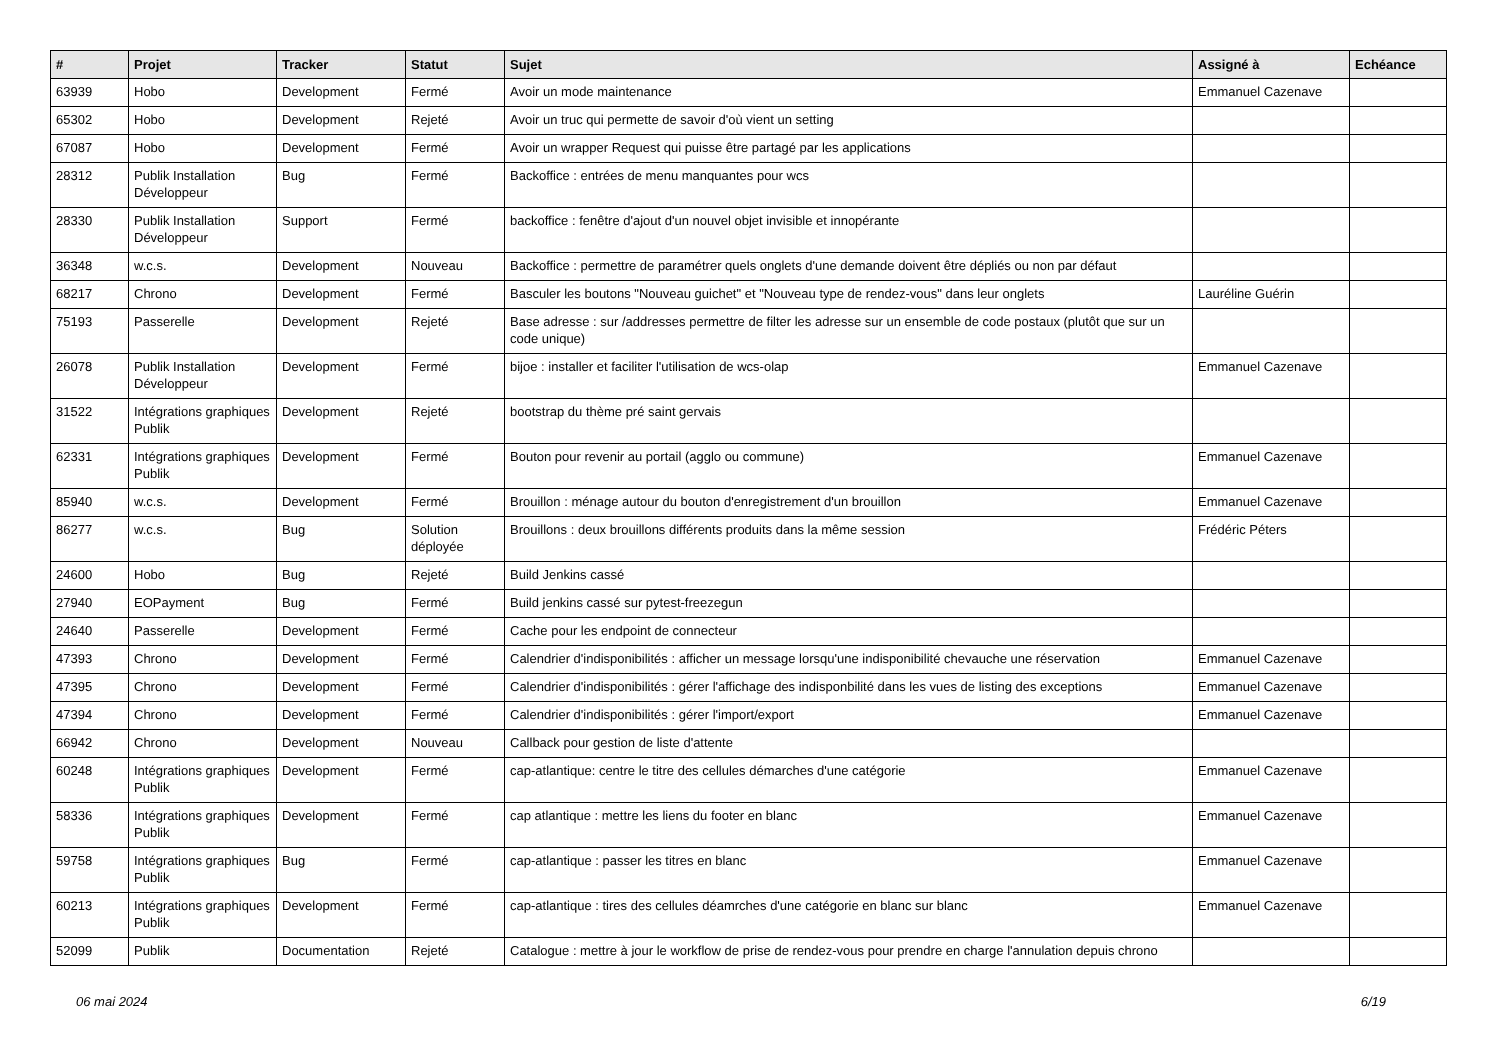| # | Projet | Tracker | Statut | Sujet | Assigné à | Echéance |
| --- | --- | --- | --- | --- | --- | --- |
| 63939 | Hobo | Development | Fermé | Avoir un mode maintenance | Emmanuel Cazenave | |
| 65302 | Hobo | Development | Rejeté | Avoir un truc qui permette de savoir d'où vient un setting | | |
| 67087 | Hobo | Development | Fermé | Avoir un wrapper Request qui puisse être partagé par les applications | | |
| 28312 | Publik Installation Développeur | Bug | Fermé | Backoffice : entrées de menu manquantes pour wcs | | |
| 28330 | Publik Installation Développeur | Support | Fermé | backoffice : fenêtre d'ajout d'un nouvel objet invisible et innopérante | | |
| 36348 | w.c.s. | Development | Nouveau | Backoffice : permettre de paramétrer quels onglets d'une demande doivent être dépliés ou non par défaut | | |
| 68217 | Chrono | Development | Fermé | Basculer les boutons "Nouveau guichet" et "Nouveau type de rendez-vous" dans leur onglets | Lauréline Guérin | |
| 75193 | Passerelle | Development | Rejeté | Base adresse : sur /addresses permettre de filter les adresse sur un ensemble de code postaux (plutôt que sur un code unique) | | |
| 26078 | Publik Installation Développeur | Development | Fermé | bijoe : installer et faciliter l'utilisation de wcs-olap | Emmanuel Cazenave | |
| 31522 | Intégrations graphiques Publik | Development | Rejeté | bootstrap du thème pré saint gervais | | |
| 62331 | Intégrations graphiques Publik | Development | Fermé | Bouton pour revenir au portail (agglo ou commune) | Emmanuel Cazenave | |
| 85940 | w.c.s. | Development | Fermé | Brouillon : ménage autour du bouton d'enregistrement d'un brouillon | Emmanuel Cazenave | |
| 86277 | w.c.s. | Bug | Solution déployée | Brouillons : deux brouillons différents produits dans la même session | Frédéric Péters | |
| 24600 | Hobo | Bug | Rejeté | Build Jenkins cassé | | |
| 27940 | EOPayment | Bug | Fermé | Build jenkins cassé sur pytest-freezegun | | |
| 24640 | Passerelle | Development | Fermé | Cache pour les endpoint de connecteur | | |
| 47393 | Chrono | Development | Fermé | Calendrier d'indisponibilités : afficher un message lorsqu'une indisponibilité chevauche une réservation | Emmanuel Cazenave | |
| 47395 | Chrono | Development | Fermé | Calendrier d'indisponibilités : gérer l'affichage des indisponbilité dans les vues de listing des exceptions | Emmanuel Cazenave | |
| 47394 | Chrono | Development | Fermé | Calendrier d'indisponibilités : gérer l'import/export | Emmanuel Cazenave | |
| 66942 | Chrono | Development | Nouveau | Callback pour gestion de liste d'attente | | |
| 60248 | Intégrations graphiques Publik | Development | Fermé | cap-atlantique: centre le titre des cellules démarches d'une catégorie | Emmanuel Cazenave | |
| 58336 | Intégrations graphiques Publik | Development | Fermé | cap atlantique : mettre les liens du footer en blanc | Emmanuel Cazenave | |
| 59758 | Intégrations graphiques Publik | Bug | Fermé | cap-atlantique : passer les titres en blanc | Emmanuel Cazenave | |
| 60213 | Intégrations graphiques Publik | Development | Fermé | cap-atlantique : tires des cellules déamrches d'une catégorie en blanc sur blanc | Emmanuel Cazenave | |
| 52099 | Publik | Documentation | Rejeté | Catalogue : mettre à jour le workflow de prise de rendez-vous pour prendre en charge l'annulation depuis chrono | | |
06 mai 2024 6/19